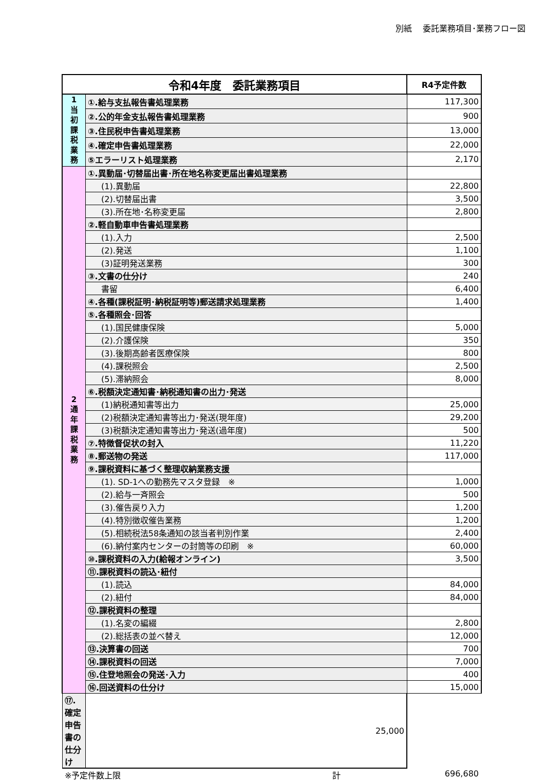別紙　 委託業務項目･業務フロー図
| 令和4年度 委託業務項目 | | R4予定件数 |
| --- | --- | --- |
| 1 当 初 課 税 業 務 | ①.給与支払報告書処理業務 | 117,300 |
| | ②.公的年金支払報告書処理業務 | 900 |
| | ③.住民税申告書処理業務 | 13,000 |
| | ④.確定申告書処理業務 | 22,000 |
| | ⑤エラーリスト処理業務 | 2,170 |
| 2 通 年 課 税 業 務 | ①.異動届･切替届出書･所在地名称変更届出書処理業務 | |
| | (1).異動届 | 22,800 |
| | (2).切替届出書 | 3,500 |
| | (3).所在地･名称変更届 | 2,800 |
| | ②.軽自動車申告書処理業務 | |
| | (1).入力 | 2,500 |
| | (2).発送 | 1,100 |
| | (3)証明発送業務 | 300 |
| | ③.文書の仕分け | 240 |
| | 書留 | 6,400 |
| | ④.各種(課税証明･納税証明等)郵送請求処理業務 | 1,400 |
| | ⑤.各種照会･回答 | |
| | (1).国民健康保険 | 5,000 |
| | (2).介護保険 | 350 |
| | (3).後期高齢者医療保険 | 800 |
| | (4).課税照会 | 2,500 |
| | (5).滞納照会 | 8,000 |
| | ⑥.税額決定通知書･納税通知書の出力･発送 | |
| | (1)納税通知書等出力 | 25,000 |
| | (2)税額決定通知書等出力･発送(現年度) | 29,200 |
| | (3)税額決定通知書等出力･発送(過年度) | 500 |
| | ⑦.特徴督促状の封入 | 11,220 |
| | ⑧.郵送物の発送 | 117,000 |
| | ⑨.課税資料に基づく整理収納業務支援 | |
| | (1). SD-1への勤務先マスタ登録 ※ | 1,000 |
| | (2).給与一斉照会 | 500 |
| | (3).催告戻り入力 | 1,200 |
| | (4).特別徴収催告業務 | 1,200 |
| | (5).相続税法58条通知の該当者判別作業 | 2,400 |
| | (6).納付案内センターの封筒等の印刷 ※ | 60,000 |
| | ⑩.課税資料の入力(給報オンライン) | 3,500 |
| | ⑪.課税資料の読込･紐付 | |
| | (1).読込 | 84,000 |
| | (2).紐付 | 84,000 |
| | ⑫.課税資料の整理 | |
| | (1).名変の編綴 | 2,800 |
| | (2).総括表の並べ替え | 12,000 |
| | ⑬.決算書の回送 | 700 |
| | ⑭.課税資料の回送 | 7,000 |
| | ⑮.住登地照会の発送･入力 | 400 |
| | ⑯.回送資料の仕分け | 15,000 |
| ⑰.確定申告書の仕分け | 25,000 | |
※予定件数上限 計 696,680